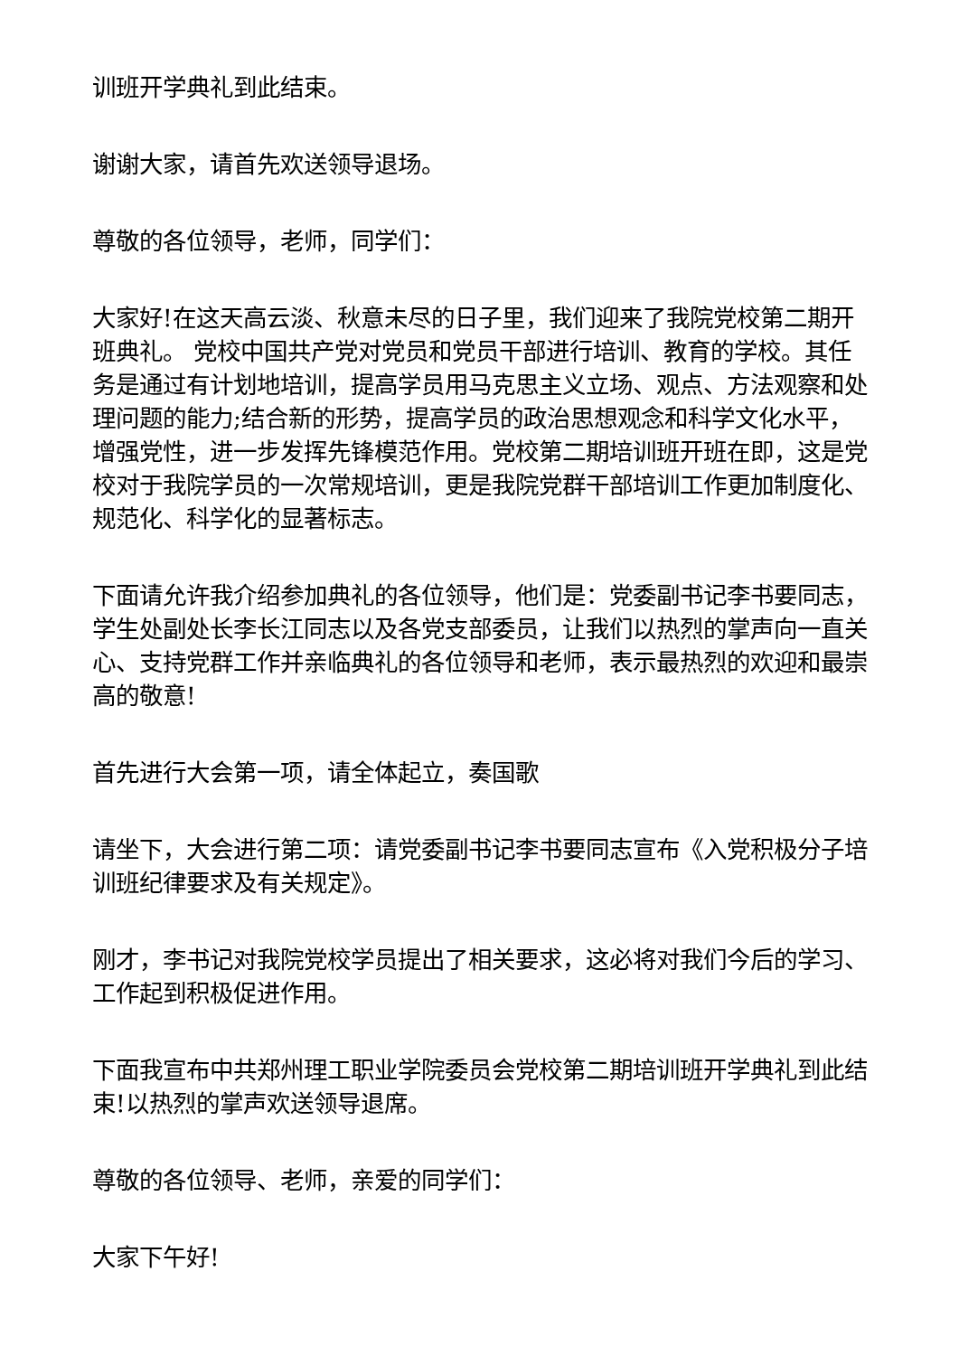训班开学典礼到此结束。
谢谢大家，请首先欢送领导退场。
尊敬的各位领导，老师，同学们：
大家好!在这天高云淡、秋意未尽的日子里，我们迎来了我院党校第二期开班典礼。 党校中国共产党对党员和党员干部进行培训、教育的学校。其任务是通过有计划地培训，提高学员用马克思主义立场、观点、方法观察和处理问题的能力;结合新的形势，提高学员的政治思想观念和科学文化水平，增强党性，进一步发挥先锋模范作用。党校第二期培训班开班在即，这是党校对于我院学员的一次常规培训，更是我院党群干部培训工作更加制度化、规范化、科学化的显著标志。
下面请允许我介绍参加典礼的各位领导，他们是：党委副书记李书要同志，学生处副处长李长江同志以及各党支部委员，让我们以热烈的掌声向一直关心、支持党群工作并亲临典礼的各位领导和老师，表示最热烈的欢迎和最崇高的敬意!
首先进行大会第一项，请全体起立，奏国歌
请坐下，大会进行第二项：请党委副书记李书要同志宣布《入党积极分子培训班纪律要求及有关规定》。
刚才，李书记对我院党校学员提出了相关要求，这必将对我们今后的学习、工作起到积极促进作用。
下面我宣布中共郑州理工职业学院委员会党校第二期培训班开学典礼到此结束!以热烈的掌声欢送领导退席。
尊敬的各位领导、老师，亲爱的同学们：
大家下午好!